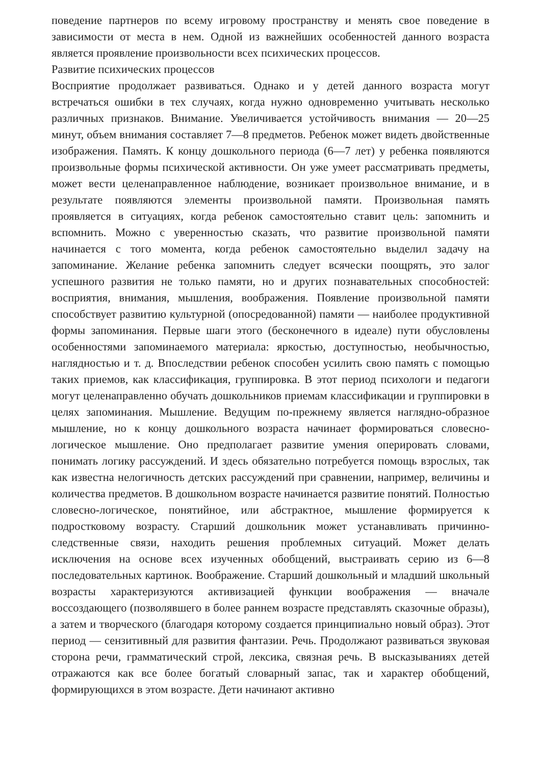поведение партнеров по всему игровому пространству и менять свое поведение в зависимости от места в нем. Одной из важнейших особенностей данного возраста является проявление произвольности всех психических процессов.
Развитие психических процессов
Восприятие продолжает развиваться. Однако и у детей данного возраста могут встречаться ошибки в тех случаях, когда нужно одновременно учитывать несколько различных признаков. Внимание. Увеличивается устойчивость внимания — 20—25 минут, объем внимания составляет 7—8 предметов. Ребенок может видеть двойственные изображения. Память. К концу дошкольного периода (6—7 лет) у ребенка появляются произвольные формы психической активности. Он уже умеет рассматривать предметы, может вести целенаправленное наблюдение, возникает произвольное внимание, и в результате появляются элементы произвольной памяти. Произвольная память проявляется в ситуациях, когда ребенок самостоятельно ставит цель: запомнить и вспомнить. Можно с уверенностью сказать, что развитие произвольной памяти начинается с того момента, когда ребенок самостоятельно выделил задачу на запоминание. Желание ребенка запомнить следует всячески поощрять, это залог успешного развития не только памяти, но и других познавательных способностей: восприятия, внимания, мышления, воображения. Появление произвольной памяти способствует развитию культурной (опосредованной) памяти — наиболее продуктивной формы запоминания. Первые шаги этого (бесконечного в идеале) пути обусловлены особенностями запоминаемого материала: яркостью, доступностью, необычностью, наглядностью и т. д. Впоследствии ребенок способен усилить свою память с помощью таких приемов, как классификация, группировка. В этот период психологи и педагоги могут целенаправленно обучать дошкольников приемам классификации и группировки в целях запоминания. Мышление. Ведущим по-прежнему является наглядно-образное мышление, но к концу дошкольного возраста начинает формироваться словесно-логическое мышление. Оно предполагает развитие умения оперировать словами, понимать логику рассуждений. И здесь обязательно потребуется помощь взрослых, так как известна нелогичность детских рассуждений при сравнении, например, величины и количества предметов. В дошкольном возрасте начинается развитие понятий. Полностью словесно-логическое, понятийное, или абстрактное, мышление формируется к подростковому возрасту. Старший дошкольник может устанавливать причинно-следственные связи, находить решения проблемных ситуаций. Может делать исключения на основе всех изученных обобщений, выстраивать серию из 6—8 последовательных картинок. Воображение. Старший дошкольный и младший школьный возрасты характеризуются активизацией функции воображения — вначале воссоздающего (позволявшего в более раннем возрасте представлять сказочные образы), а затем и творческого (благодаря которому создается принципиально новый образ). Этот период — сензитивный для развития фантазии. Речь. Продолжают развиваться звуковая сторона речи, грамматический строй, лексика, связная речь. В высказываниях детей отражаются как все более богатый словарный запас, так и характер обобщений, формирующихся в этом возрасте. Дети начинают активно